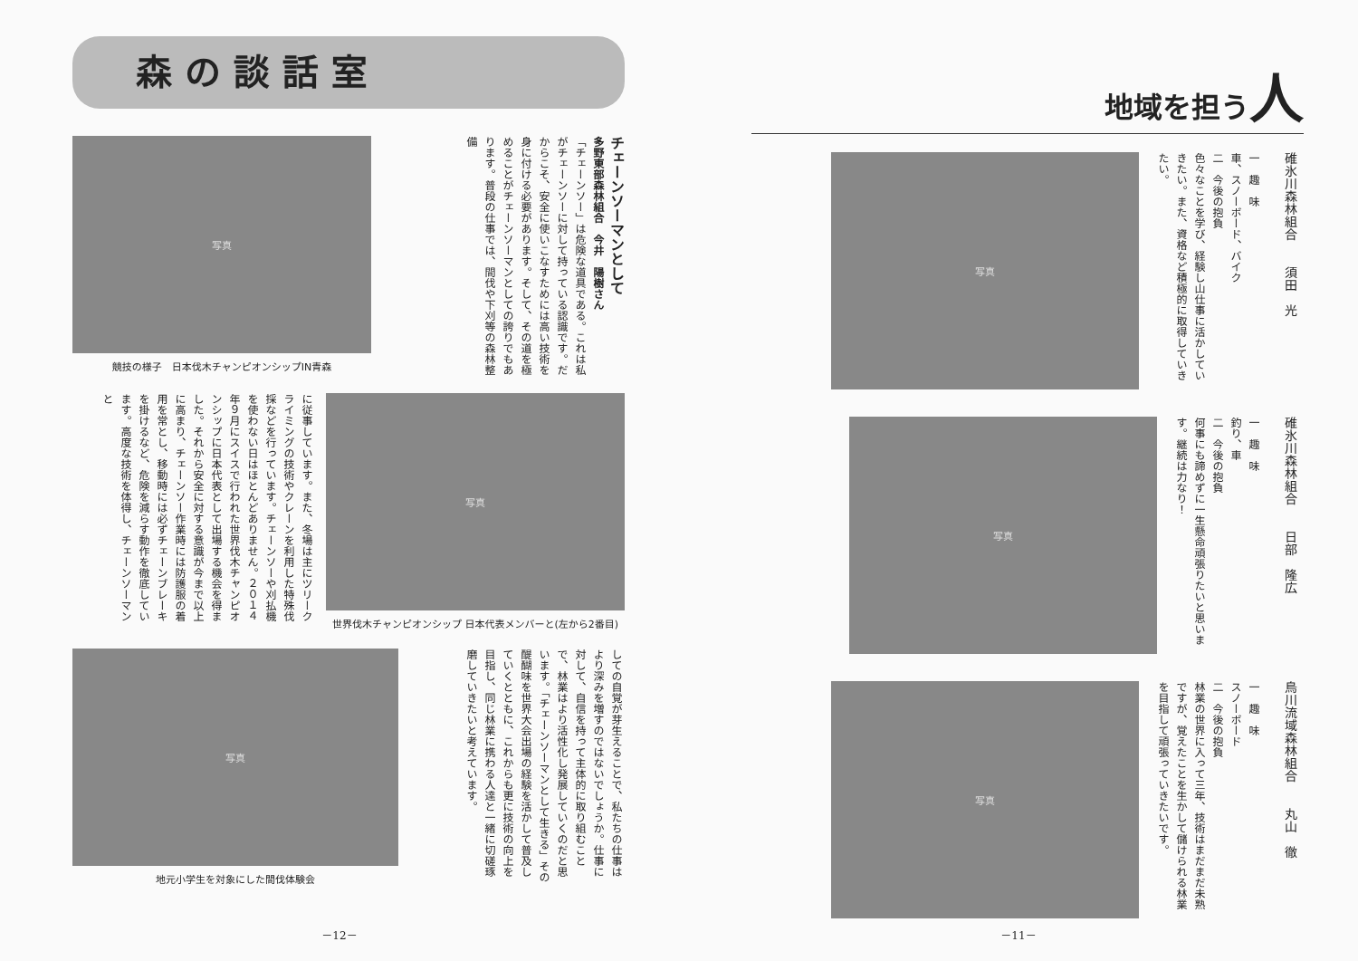森 の 談 話 室
写真
競技の様子　日本伐木チャンピオンシップIN青森
チェーンソーマンとして
多野東部森林組合　今井　陽樹さん
「チェーンソー」は危険な道具である。これは私がチェーンソーに対して持っている認識です。だからこそ、安全に使いこなすためには高い技術を身に付ける必要があります。そして、その道を極めることがチェーンソーマンとしての誇りでもあります。普段の仕事では、間伐や下刈等の森林整備
に従事しています。また、冬場は主にツリークライミングの技術やクレーンを利用した特殊伐採などを行っています。チェーンソーや刈払機を使わない日はほとんどありません。２０１４年９月にスイスで行われた世界伐木チャンピオンシップに日本代表として出場する機会を得ました。それから安全に対する意識が今まで以上に高まり、チェーンソー作業時には防護服の着用を常とし、移動時には必ずチェーンブレーキを掛けるなど、危険を減らす動作を徹底しています。高度な技術を体得し、チェーンソーマンと
写真
世界伐木チャンピオンシップ 日本代表メンバーと(左から2番目)
写真
地元小学生を対象にした間伐体験会
しての自覚が芽生えることで、私たちの仕事はより深みを増すのではないでしょうか。仕事に対して、自信を持って主体的に取り組むことで、林業はより活性化し発展していくのだと思います。「チェーンソーマンとして生きる」その醍醐味を世界大会出場の経験を活かして普及していくとともに、これからも更に技術の向上を目指し、同じ林業に携わる人達と一緒に切磋琢磨していきたいと考えています。
－12－
地域を担う人
碓氷川森林組合　　須田　光
一　趣　味
車、スノーボード、バイク
二　今後の抱負
色々なことを学び、経験し山仕事に活かしていきたい。また、資格など積極的に取得していきたい。
写真
碓氷川森林組合　　日部　隆広
一　趣　味
釣り、車
二　今後の抱負
何事にも諦めずに一生懸命頑張りたいと思います。継続は力なり！
写真
烏川流域森林組合　　丸山　徹
一　趣　味
スノーボード
二　今後の抱負
林業の世界に入って三年、技術はまだまだ未熟ですが、覚えたことを生かして儲けられる林業を目指して頑張っていきたいです。
写真
－11－